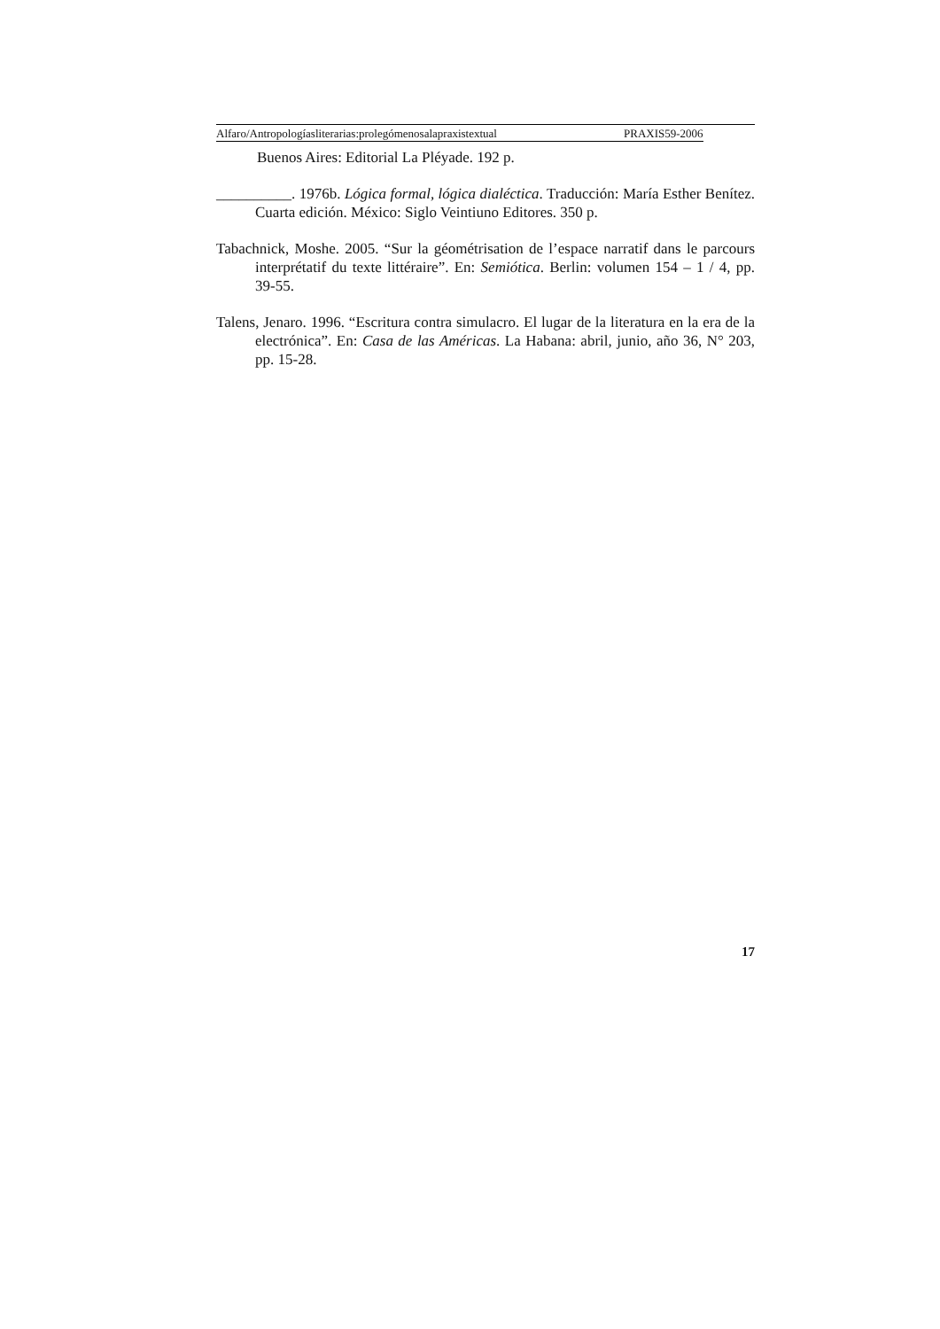Alfaro/Antropologíasliterarias:prolegómenosalapraxistextual PRAXIS59-2006
Buenos Aires: Editorial La Pléyade. 192 p.
__________. 1976b. Lógica formal, lógica dialéctica. Traducción: María Esther Benítez. Cuarta edición. México: Siglo Veintiuno Editores. 350 p.
Tabachnick, Moshe. 2005. “Sur la géométrisation de l’espace narratif dans le parcours interprétatif du texte littéraire”. En: Semiótica. Berlin: volumen 154 – 1 / 4, pp. 39-55.
Talens, Jenaro. 1996. “Escritura contra simulacro. El lugar de la literatura en la era de la electrónica”. En: Casa de las Américas. La Habana: abril, junio, año 36, N° 203, pp. 15-28.
17